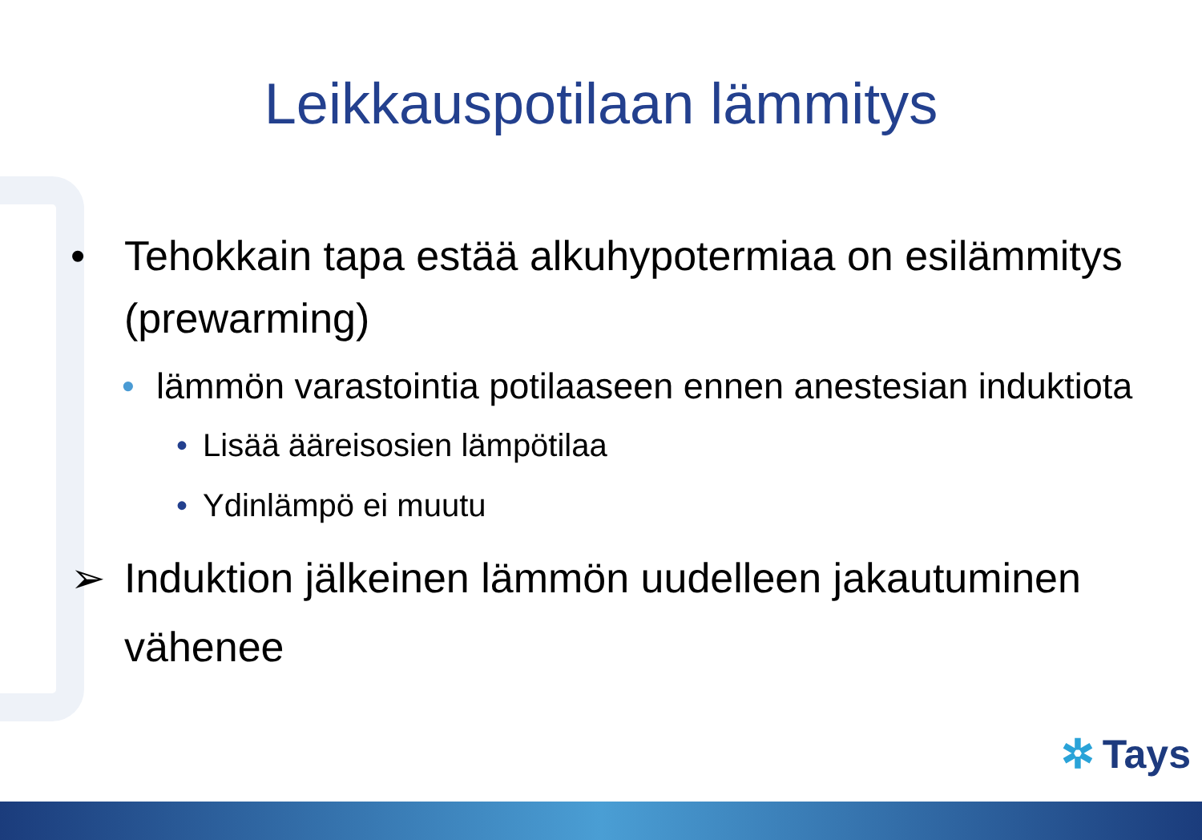Leikkauspotilaan lämmitys
• Tehokkain tapa estää alkuhypotermiaa on esilämmitys (prewarming)
• lämmön varastointia potilaaseen ennen anestesian induktiota
• Lisää ääreisosien lämpötilaa
• Ydinlämpö ei muutu
➢ Induktion jälkeinen lämmön uudelleen jakautuminen vähenee
✲ Tays